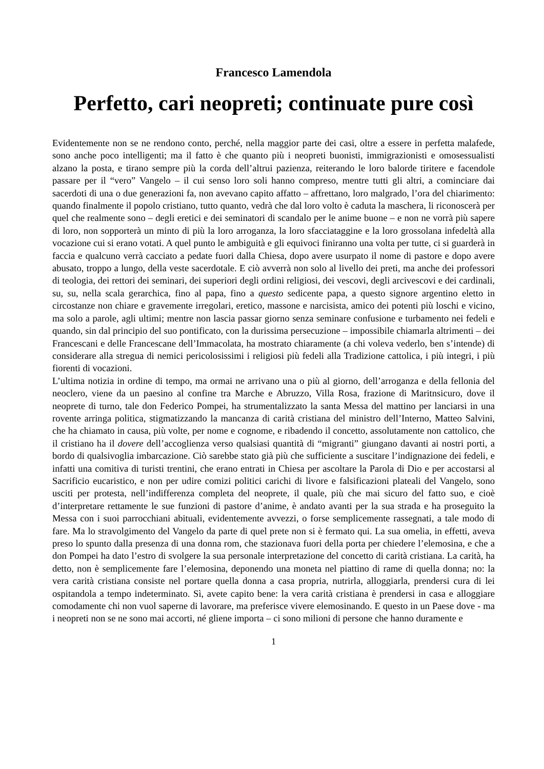Francesco Lamendola
Perfetto, cari neopreti; continuate pure così
Evidentemente non se ne rendono conto, perché, nella maggior parte dei casi, oltre a essere in perfetta malafede, sono anche poco intelligenti; ma il fatto è che quanto più i neopreti buonisti, immigrazionisti e omosessualisti alzano la posta, e tirano sempre più la corda dell’altrui pazienza, reiterando le loro balorde tiritere e facendole passare per il “vero” Vangelo – il cui senso loro soli hanno compreso, mentre tutti gli altri, a cominciare dai sacerdoti di una o due generazioni fa, non avevano capito affatto – affrettano, loro malgrado, l’ora del chiarimento: quando finalmente il popolo cristiano, tutto quanto, vedrà che dal loro volto è caduta la maschera, li riconoscerà per quel che realmente sono – degli eretici e dei seminatori di scandalo per le anime buone – e non ne vorrà più sapere di loro, non sopporterà un minto di più la loro arroganza, la loro sfacciataggine e la loro grossolana infedeltà alla vocazione cui si erano votati. A quel punto le ambiguità e gli equivoci finiranno una volta per tutte, ci si guarderà in faccia e qualcuno verrà cacciato a pedate fuori dalla Chiesa, dopo avere usurpato il nome di pastore e dopo avere abusato, troppo a lungo, della veste sacerdotale. E ciò avverrà non solo al livello dei preti, ma anche dei professori di teologia, dei rettori dei seminari, dei superiori degli ordini religiosi, dei vescovi, degli arcivescovi e dei cardinali, su, su, nella scala gerarchica, fino al papa, fino a questo sedicente papa, a questo signore argentino eletto in circostanze non chiare e gravemente irregolari, eretico, massone e narcisista, amico dei potenti più loschi e vicino, ma solo a parole, agli ultimi; mentre non lascia passar giorno senza seminare confusione e turbamento nei fedeli e quando, sin dal principio del suo pontificato, con la durissima persecuzione – impossibile chiamarla altrimenti – dei Francescani e delle Francescane dell’Immacolata, ha mostrato chiaramente (a chi voleva vederlo, ben s’intende) di considerare alla stregua di nemici pericolosissimi i religiosi più fedeli alla Tradizione cattolica, i più integri, i più fiorenti di vocazioni.
L’ultima notizia in ordine di tempo, ma ormai ne arrivano una o più al giorno, dell’arroganza e della fellonia del neoclero, viene da un paesino al confine tra Marche e Abruzzo, Villa Rosa, frazione di Maritnsicuro, dove il neoprete di turno, tale don Federico Pompei, ha strumentalizzato la santa Messa del mattino per lanciarsi in una rovente arringa politica, stigmatizzando la mancanza di carità cristiana del ministro dell’Interno, Matteo Salvini, che ha chiamato in causa, più volte, per nome e cognome, e ribadendo il concetto, assolutamente non cattolico, che il cristiano ha il dovere dell’accoglienza verso qualsiasi quantità di “migranti” giungano davanti ai nostri porti, a bordo di qualsivoglia imbarcazione. Ciò sarebbe stato già più che sufficiente a suscitare l’indignazione dei fedeli, e infatti una comitiva di turisti trentini, che erano entrati in Chiesa per ascoltare la Parola di Dio e per accostarsi al Sacrificio eucaristico, e non per udire comizi politici carichi di livore e falsificazioni plateali del Vangelo, sono usciti per protesta, nell’indifferenza completa del neoprete, il quale, più che mai sicuro del fatto suo, e cioè d’interpretare rettamente le sue funzioni di pastore d’anime, è andato avanti per la sua strada e ha proseguito la Messa con i suoi parrocchiani abituali, evidentemente avvezzi, o forse semplicemente rassegnati, a tale modo di fare. Ma lo stravolgimento del Vangelo da parte di quel prete non si è fermato qui. La sua omelia, in effetti, aveva preso lo spunto dalla presenza di una donna rom, che stazionava fuori della porta per chiedere l’elemosina, e che a don Pompei ha dato l’estro di svolgere la sua personale interpretazione del concetto di carità cristiana. La carità, ha detto, non è semplicemente fare l’elemosina, deponendo una moneta nel piattino di rame di quella donna; no: la vera carità cristiana consiste nel portare quella donna a casa propria, nutrirla, alloggiarla, prendersi cura di lei ospitandola a tempo indeterminato. Sì, avete capito bene: la vera carità cristiana è prendersi in casa e alloggiare comodamente chi non vuol saperne di lavorare, ma preferisce vivere elemosinando. E questo in un Paese dove - ma i neopreti non se ne sono mai accorti, né gliene importa – ci sono milioni di persone che hanno duramente e
1